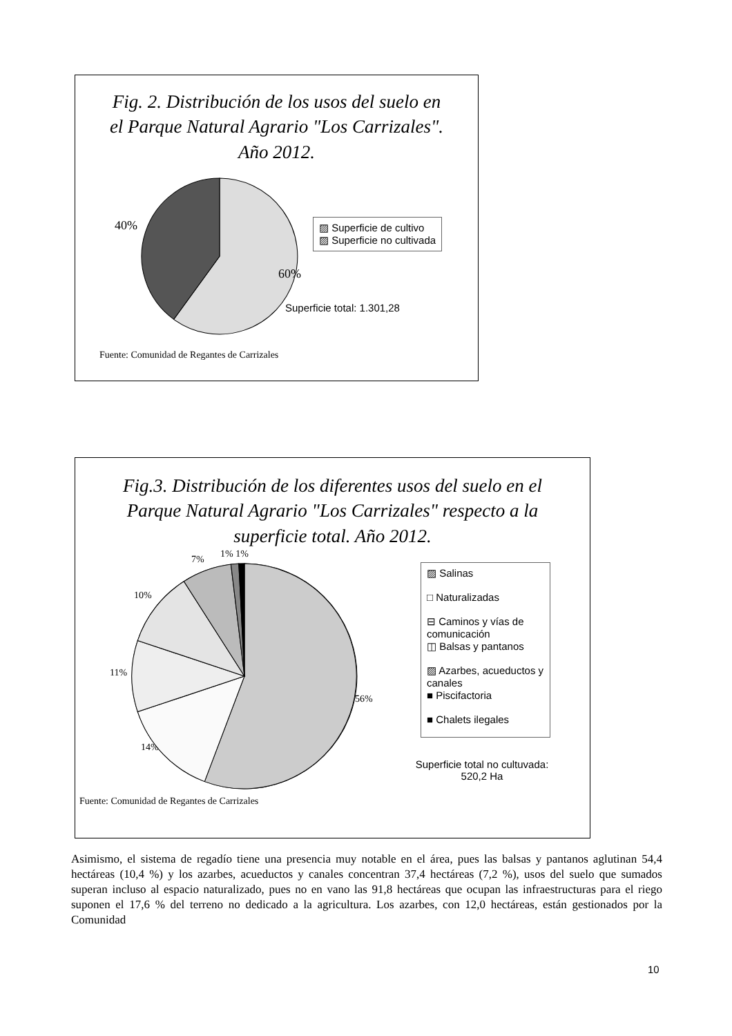Fig. 2. Distribución de los usos del suelo en
el Parque Natural Agrario "Los Carrizales".
Año 2012.
40%
▨ Superficie de cultivo
▨ Superficie no cultivada
60%
Superficie total: 1.301,28
Fuente: Comunidad de Regantes de Carrizales
Fig.3. Distribución de los diferentes usos del suelo en el
Parque Natural Agrario "Los Carrizales" respecto a la
superficie total. Año 2012.
7% 1% 1%
10%
11%
56%
14%
▨ Salinas
□ Naturalizadas
⊟ Caminos y vías de comunicación
◫ Balsas y pantanos
▨ Azarbes, acueductos y canales
■ Piscifactoria
■ Chalets ilegales
Superficie total no cultuvada:
520,2 Ha
Fuente: Comunidad de Regantes de Carrizales
Asimismo, el sistema de regadío tiene una presencia muy notable en el área, pues las balsas y pantanos aglutinan 54,4 hectáreas (10,4 %) y los azarbes, acueductos y canales concentran 37,4 hectáreas (7,2 %), usos del suelo que sumados superan incluso al espacio naturalizado, pues no en vano las 91,8 hectáreas que ocupan las infraestructuras para el riego suponen el 17,6 % del terreno no dedicado a la agricultura. Los azarbes, con 12,0 hectáreas, están gestionados por la Comunidad
10